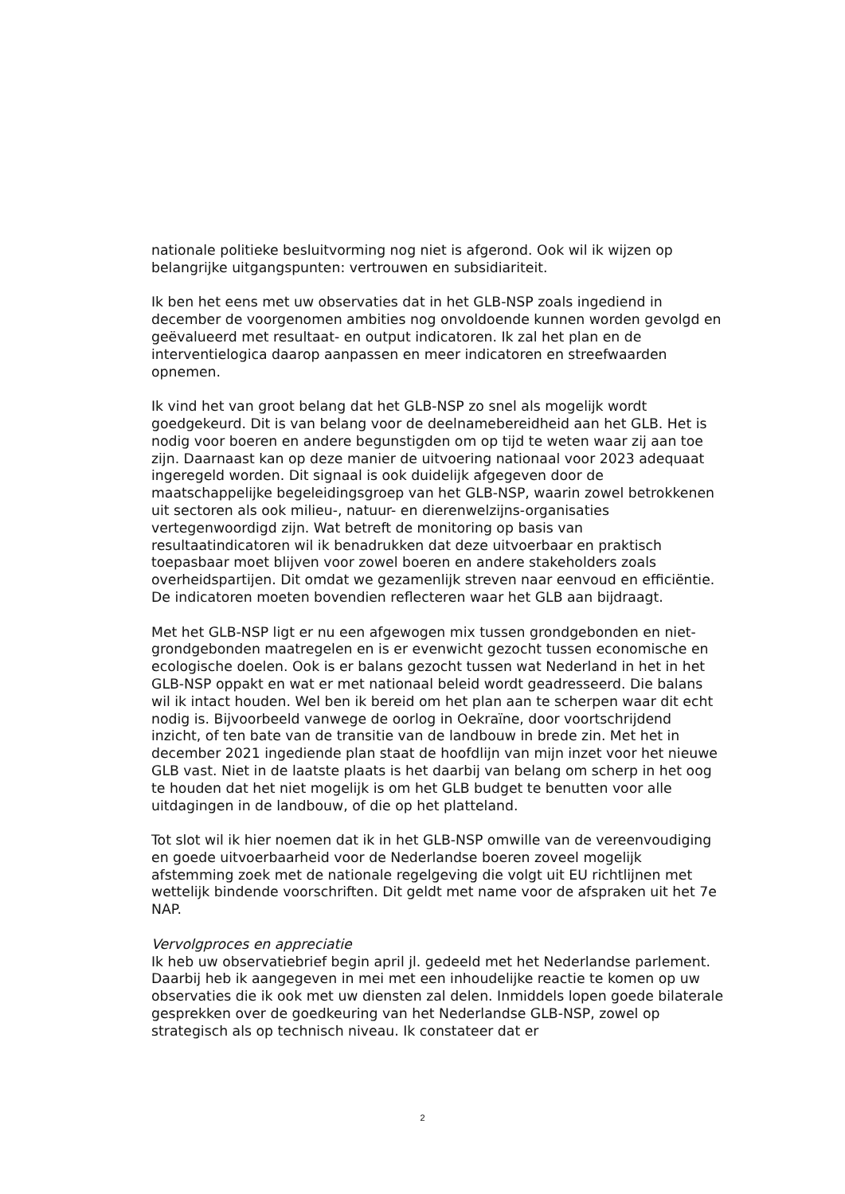nationale politieke besluitvorming nog niet is afgerond. Ook wil ik wijzen op belangrijke uitgangspunten: vertrouwen en subsidiariteit.
Ik ben het eens met uw observaties dat in het GLB-NSP zoals ingediend in december de voorgenomen ambities nog onvoldoende kunnen worden gevolgd en geëvalueerd met resultaat- en output indicatoren. Ik zal het plan en de interventielogica daarop aanpassen en meer indicatoren en streefwaarden opnemen.
Ik vind het van groot belang dat het GLB-NSP zo snel als mogelijk wordt goedgekeurd. Dit is van belang voor de deelnamebereidheid aan het GLB. Het is nodig voor boeren en andere begunstigden om op tijd te weten waar zij aan toe zijn. Daarnaast kan op deze manier de uitvoering nationaal voor 2023 adequaat ingeregeld worden. Dit signaal is ook duidelijk afgegeven door de maatschappelijke begeleidingsgroep van het GLB-NSP, waarin zowel betrokkenen uit sectoren als ook milieu-, natuur- en dierenwelzijns-organisaties vertegenwoordigd zijn. Wat betreft de monitoring op basis van resultaatindicatoren wil ik benadrukken dat deze uitvoerbaar en praktisch toepasbaar moet blijven voor zowel boeren en andere stakeholders zoals overheidspartijen. Dit omdat we gezamenlijk streven naar eenvoud en efficiëntie. De indicatoren moeten bovendien reflecteren waar het GLB aan bijdraagt.
Met het GLB-NSP ligt er nu een afgewogen mix tussen grondgebonden en niet-grondgebonden maatregelen en is er evenwicht gezocht tussen economische en ecologische doelen. Ook is er balans gezocht tussen wat Nederland in het in het GLB-NSP oppakt en wat er met nationaal beleid wordt geadresseerd. Die balans wil ik intact houden. Wel ben ik bereid om het plan aan te scherpen waar dit echt nodig is. Bijvoorbeeld vanwege de oorlog in Oekraïne, door voortschrijdend inzicht, of ten bate van de transitie van de landbouw in brede zin. Met het in december 2021 ingediende plan staat de hoofdlijn van mijn inzet voor het nieuwe GLB vast. Niet in de laatste plaats is het daarbij van belang om scherp in het oog te houden dat het niet mogelijk is om het GLB budget te benutten voor alle uitdagingen in de landbouw, of die op het platteland.
Tot slot wil ik hier noemen dat ik in het GLB-NSP omwille van de vereenvoudiging en goede uitvoerbaarheid voor de Nederlandse boeren zoveel mogelijk afstemming zoek met de nationale regelgeving die volgt uit EU richtlijnen met wettelijk bindende voorschriften. Dit geldt met name voor de afspraken uit het 7e NAP.
Vervolgproces en appreciatie
Ik heb uw observatiebrief begin april jl. gedeeld met het Nederlandse parlement. Daarbij heb ik aangegeven in mei met een inhoudelijke reactie te komen op uw observaties die ik ook met uw diensten zal delen. Inmiddels lopen goede bilaterale gesprekken over de goedkeuring van het Nederlandse GLB-NSP, zowel op strategisch als op technisch niveau. Ik constateer dat er
2